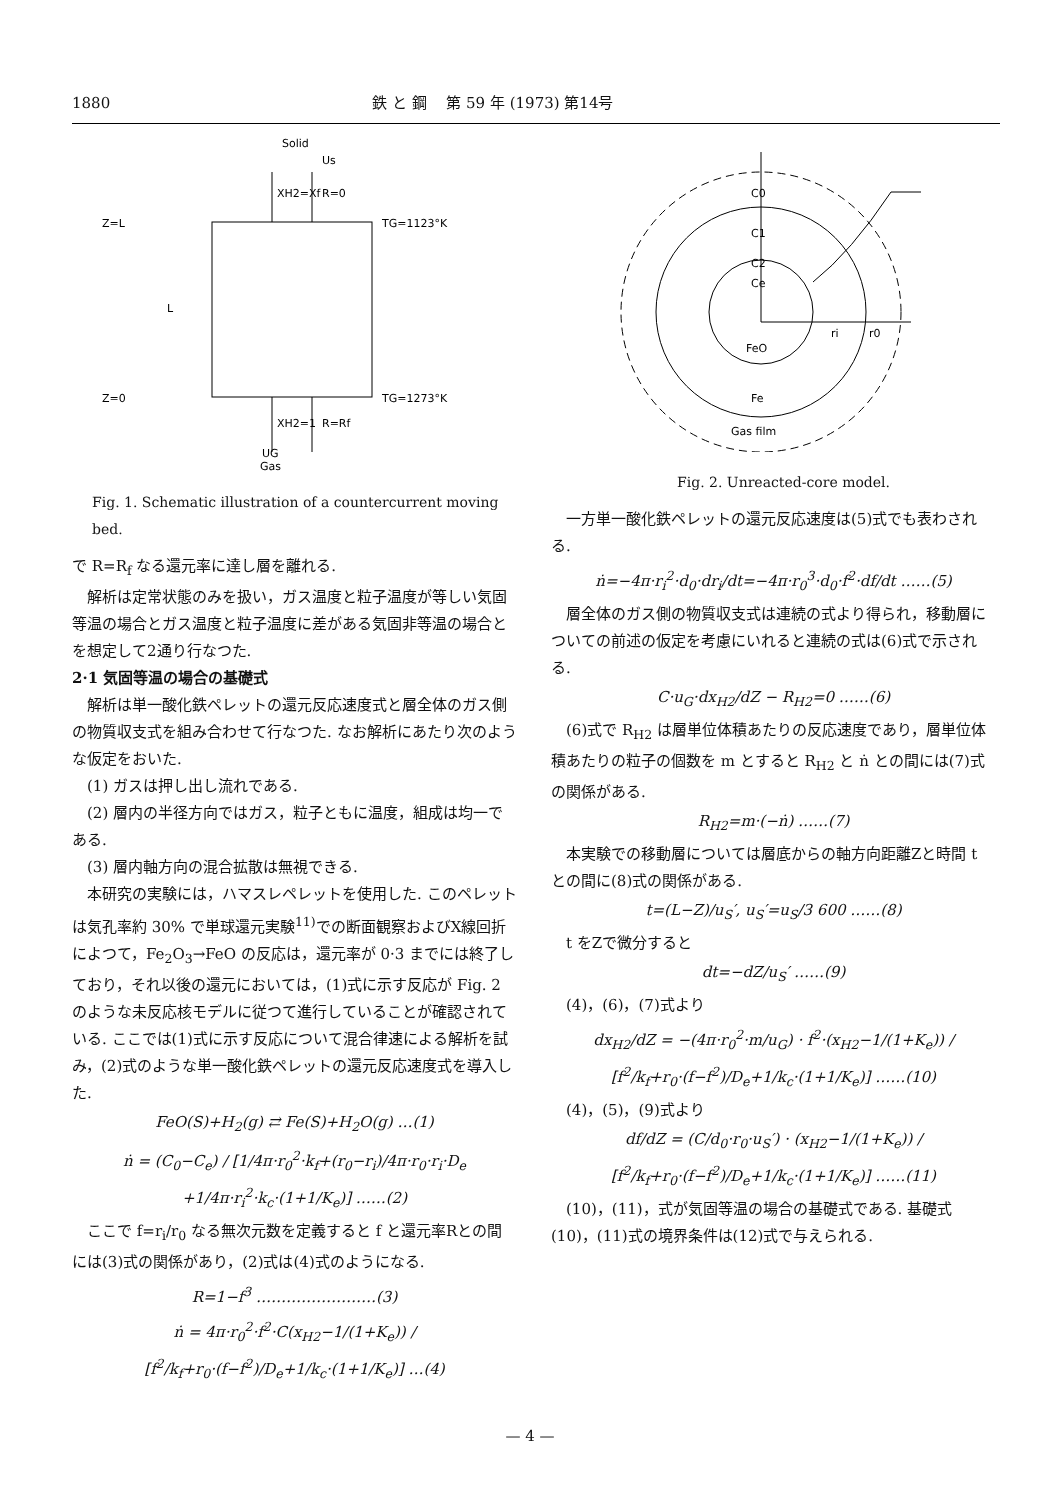1880 鉄 と 鋼　 第 59 年 (1973) 第14号
Solid
Us
XH2=Xf
R=0
Z=L
TG=1123°K
L
Z=0
TG=1273°K
XH2=1
R=Rf
UG
Gas
Fig. 1. Schematic illustration of a countercurrent moving bed.
で R=R<sub>f</sub> なる還元率に達し層を離れる.
解析は定常状態のみを扱い，ガス温度と粒子温度が等しい気固等温の場合とガス温度と粒子温度に差がある気固非等温の場合とを想定して2通り行なつた.
2·1 気固等温の場合の基礎式
解析は単一酸化鉄ペレットの還元反応速度式と層全体のガス側の物質収支式を組み合わせて行なつた. なお解析にあたり次のような仮定をおいた.
(1) ガスは押し出し流れである.
(2) 層内の半径方向ではガス，粒子ともに温度，組成は均一である.
(3) 層内軸方向の混合拡散は無視できる.
本研究の実験には，ハマスレペレットを使用した. このペレットは気孔率約 30% で単球還元実験<sup>11)</sup>での断面観察およびX線回折によつて，Fe<sub>2</sub>O<sub>3</sub>→FeO の反応は，還元率が 0·3 までには終了しており，それ以後の還元においては，(1)式に示す反応が Fig. 2 のような未反応核モデルに従つて進行していることが確認されている. ここでは(1)式に示す反応について混合律速による解析を試み，(2)式のような単一酸化鉄ペレットの還元反応速度式を導入した.
FeO(S)+H<sub>2</sub>(g) ⇄ Fe(S)+H<sub>2</sub>O(g) …(1)
ṅ = (C<sub>0</sub>−C<sub>e</sub>) / [1/4π·r<sub>0</sub><sup>2</sup>·k<sub>f</sub>+(r<sub>0</sub>−r<sub>i</sub>)/4π·r<sub>0</sub>·r<sub>i</sub>·D<sub>e</sub> +1/4π·r<sub>i</sub><sup>2</sup>·k<sub>c</sub>·(1+1/K<sub>e</sub>)] ……(2)
ここで f=r<sub>i</sub>/r<sub>0</sub> なる無次元数を定義すると f と還元率Rとの間には(3)式の関係があり，(2)式は(4)式のようになる.
R=1−f<sup>3</sup> ……………………(3)
ṅ = 4π·r<sub>0</sub><sup>2</sup>·f<sup>2</sup>·C(x<sub>H2</sub>−1/(1+K<sub>e</sub>)) / [f<sup>2</sup>/k<sub>f</sub>+r<sub>0</sub>·(f−f<sup>2</sup>)/D<sub>e</sub>+1/k<sub>c</sub>·(1+1/K<sub>e</sub>)] …(4)
C0
C1
C2
Ce
ri
r0
FeO
Fe
Gas film
Fig. 2. Unreacted-core model.
一方単一酸化鉄ペレットの還元反応速度は(5)式でも表わされる.
ṅ=−4π·r<sub>i</sub><sup>2</sup>·d<sub>0</sub>·dr<sub>i</sub>/dt=−4π·r<sub>0</sub><sup>3</sup>·d<sub>0</sub>·f<sup>2</sup>·df/dt ……(5)
層全体のガス側の物質収支式は連続の式より得られ，移動層についての前述の仮定を考慮にいれると連続の式は(6)式で示される.
C·u<sub>G</sub>·dx<sub>H2</sub>/dZ − R<sub>H2</sub>=0 ……(6)
(6)式で R<sub>H2</sub> は層単位体積あたりの反応速度であり，層単位体積あたりの粒子の個数を m とすると R<sub>H2</sub> と ṅ との間には(7)式の関係がある.
R<sub>H2</sub>=m·(−ṅ) ……(7)
本実験での移動層については層底からの軸方向距離Zと時間 t との間に(8)式の関係がある.
t=(L−Z)/u<sub>S</sub>′, u<sub>S</sub>′=u<sub>S</sub>/3 600 ……(8)
t をZで微分すると
dt=−dZ/u<sub>S</sub>′ ……(9)
(4)，(6)，(7)式より
dx<sub>H2</sub>/dZ = −(4π·r<sub>0</sub><sup>2</sup>·m/u<sub>G</sub>) · f<sup>2</sup>·(x<sub>H2</sub>−1/(1+K<sub>e</sub>)) / [f<sup>2</sup>/k<sub>f</sub>+r<sub>0</sub>·(f−f<sup>2</sup>)/D<sub>e</sub>+1/k<sub>c</sub>·(1+1/K<sub>e</sub>)] ……(10)
(4)，(5)，(9)式より
df/dZ = (C/d<sub>0</sub>·r<sub>0</sub>·u<sub>S</sub>′) · (x<sub>H2</sub>−1/(1+K<sub>e</sub>)) / [f<sup>2</sup>/k<sub>f</sub>+r<sub>0</sub>·(f−f<sup>2</sup>)/D<sub>e</sub>+1/k<sub>c</sub>·(1+1/K<sub>e</sub>)] ……(11)
(10)，(11)，式が気固等温の場合の基礎式である. 基礎式(10)，(11)式の境界条件は(12)式で与えられる.
— 4 —